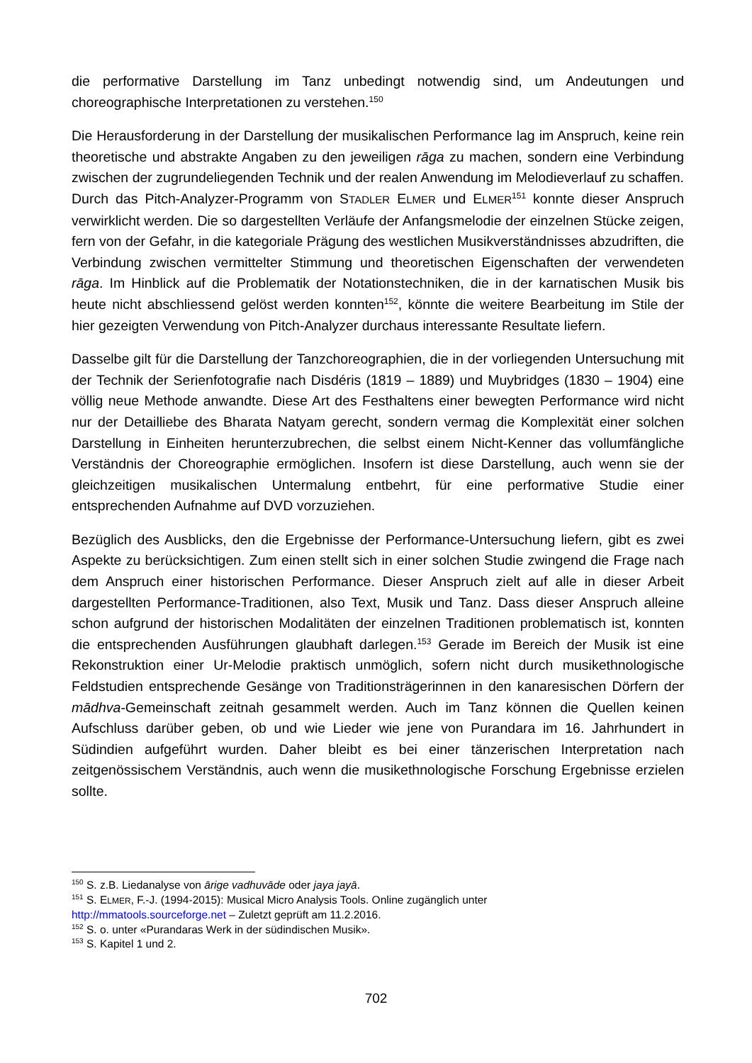die performative Darstellung im Tanz unbedingt notwendig sind, um Andeutungen und choreographische Interpretationen zu verstehen.<sup>150</sup>
Die Herausforderung in der Darstellung der musikalischen Performance lag im Anspruch, keine rein theoretische und abstrakte Angaben zu den jeweiligen rāga zu machen, sondern eine Verbindung zwischen der zugrundeliegenden Technik und der realen Anwendung im Melodieverlauf zu schaffen. Durch das Pitch-Analyzer-Programm von STADLER ELMER und ELMER<sup>151</sup> konnte dieser Anspruch verwirklicht werden. Die so dargestellten Verläufe der Anfangsmelodie der einzelnen Stücke zeigen, fern von der Gefahr, in die kategoriale Prägung des westlichen Musikverständnisses abzudriften, die Verbindung zwischen vermittelter Stimmung und theoretischen Eigenschaften der verwendeten rāga. Im Hinblick auf die Problematik der Notationstechniken, die in der karnatischen Musik bis heute nicht abschliessend gelöst werden konnten<sup>152</sup>, könnte die weitere Bearbeitung im Stile der hier gezeigten Verwendung von Pitch-Analyzer durchaus interessante Resultate liefern.
Dasselbe gilt für die Darstellung der Tanzchoreographien, die in der vorliegenden Untersuchung mit der Technik der Serienfotografie nach Disdéris (1819 – 1889) und Muybridges (1830 – 1904) eine völlig neue Methode anwandte. Diese Art des Festhaltens einer bewegten Performance wird nicht nur der Detailliebe des Bharata Natyam gerecht, sondern vermag die Komplexität einer solchen Darstellung in Einheiten herunterzubrechen, die selbst einem Nicht-Kenner das vollumfängliche Verständnis der Choreographie ermöglichen. Insofern ist diese Darstellung, auch wenn sie der gleichzeitigen musikalischen Untermalung entbehrt, für eine performative Studie einer entsprechenden Aufnahme auf DVD vorzuziehen.
Bezüglich des Ausblicks, den die Ergebnisse der Performance-Untersuchung liefern, gibt es zwei Aspekte zu berücksichtigen. Zum einen stellt sich in einer solchen Studie zwingend die Frage nach dem Anspruch einer historischen Performance. Dieser Anspruch zielt auf alle in dieser Arbeit dargestellten Performance-Traditionen, also Text, Musik und Tanz. Dass dieser Anspruch alleine schon aufgrund der historischen Modalitäten der einzelnen Traditionen problematisch ist, konnten die entsprechenden Ausführungen glaubhaft darlegen.<sup>153</sup> Gerade im Bereich der Musik ist eine Rekonstruktion einer Ur-Melodie praktisch unmöglich, sofern nicht durch musikethnologische Feldstudien entsprechende Gesänge von Traditionsträgerinnen in den kanaresischen Dörfern der mādhva-Gemeinschaft zeitnah gesammelt werden. Auch im Tanz können die Quellen keinen Aufschluss darüber geben, ob und wie Lieder wie jene von Purandara im 16. Jahrhundert in Südindien aufgeführt wurden. Daher bleibt es bei einer tänzerischen Interpretation nach zeitgenössischem Verständnis, auch wenn die musikethnologische Forschung Ergebnisse erzielen sollte.
<sup>150</sup> S. z.B. Liedanalyse von ārige vadhuvāde oder jaya jayā.
<sup>151</sup> S. ELMER, F.-J. (1994-2015): Musical Micro Analysis Tools. Online zugänglich unter
http://mmatools.sourceforge.net – Zuletzt geprüft am 11.2.2016.
<sup>152</sup> S. o. unter «Purandaras Werk in der südindischen Musik».
<sup>153</sup> S. Kapitel 1 und 2.
702